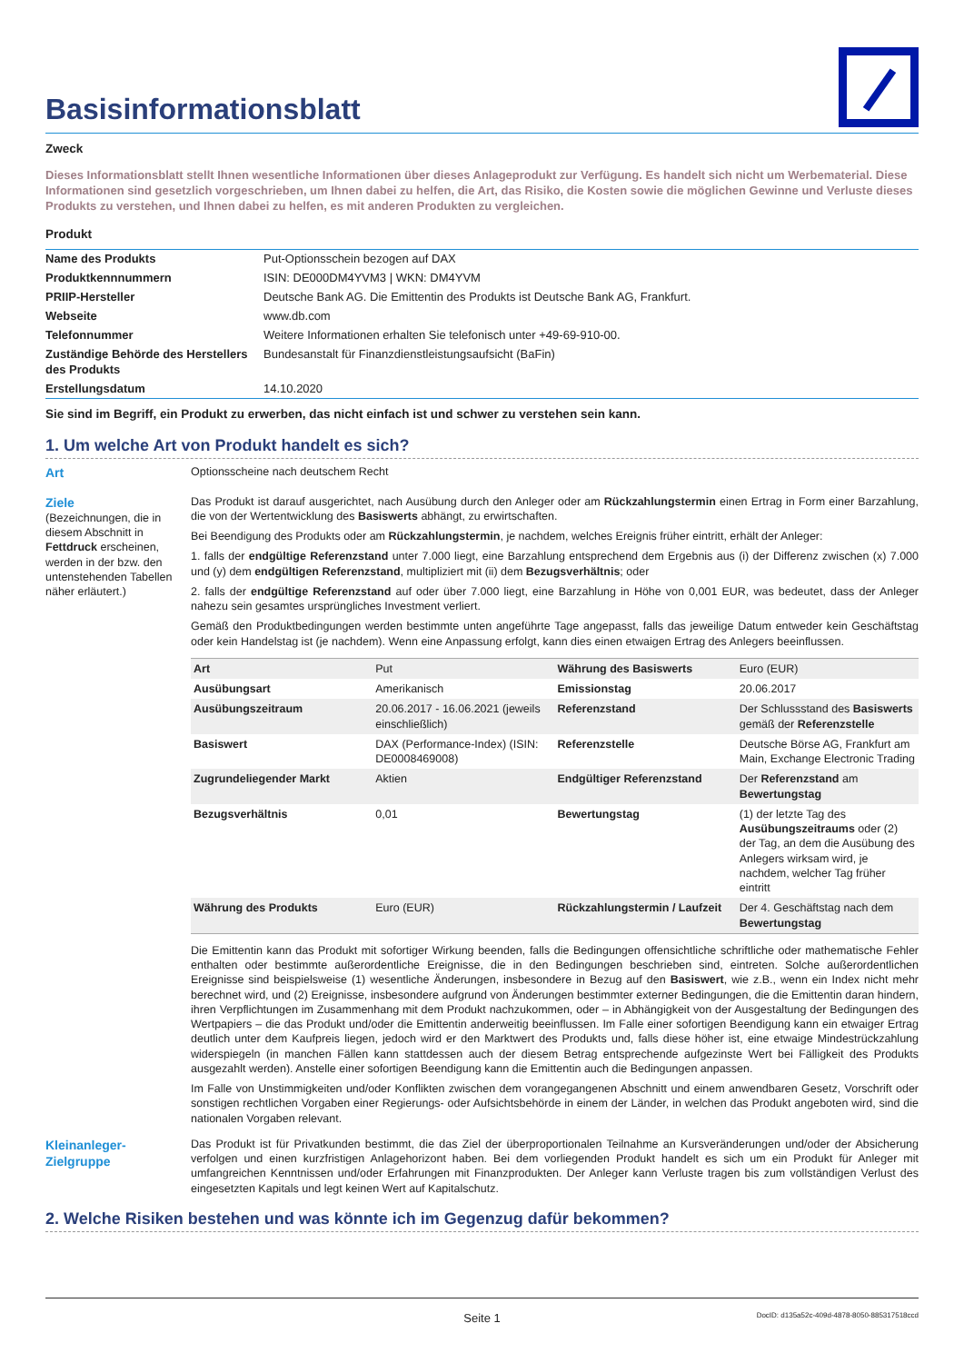Basisinformationsblatt
Zweck
Dieses Informationsblatt stellt Ihnen wesentliche Informationen über dieses Anlageprodukt zur Verfügung. Es handelt sich nicht um Werbematerial. Diese Informationen sind gesetzlich vorgeschrieben, um Ihnen dabei zu helfen, die Art, das Risiko, die Kosten sowie die möglichen Gewinne und Verluste dieses Produkts zu verstehen, und Ihnen dabei zu helfen, es mit anderen Produkten zu vergleichen.
Produkt
| Name des Produkts | Put-Optionsschein bezogen auf DAX |
| Produktkennnummern | ISIN: DE000DM4YVM3 / WKN: DM4YVM |
| PRIIP-Hersteller | Deutsche Bank AG. Die Emittentin des Produkts ist Deutsche Bank AG, Frankfurt. |
| Webseite | www.db.com |
| Telefonnummer | Weitere Informationen erhalten Sie telefonisch unter +49-69-910-00. |
| Zuständige Behörde des Herstellers des Produkts | Bundesanstalt für Finanzdienstleistungsaufsicht (BaFin) |
| Erstellungsdatum | 14.10.2020 |
Sie sind im Begriff, ein Produkt zu erwerben, das nicht einfach ist und schwer zu verstehen sein kann.
1. Um welche Art von Produkt handelt es sich?
Art Optionsscheine nach deutschem Recht
Ziele
(Bezeichnungen, die in diesem Abschnitt in Fettdruck erscheinen, werden in der bzw. den untenstehenden Tabellen näher erläutert.)
Das Produkt ist darauf ausgerichtet, nach Ausübung durch den Anleger oder am Rückzahlungstermin einen Ertrag in Form einer Barzahlung, die von der Wertentwicklung des Basiswerts abhängt, zu erwirtschaften.
Bei Beendigung des Produkts oder am Rückzahlungstermin, je nachdem, welches Ereignis früher eintritt, erhält der Anleger:
1. falls der endgültige Referenzstand unter 7.000 liegt, eine Barzahlung entsprechend dem Ergebnis aus (i) der Differenz zwischen (x) 7.000 und (y) dem endgültigen Referenzstand, multipliziert mit (ii) dem Bezugsverhältnis; oder
2. falls der endgültige Referenzstand auf oder über 7.000 liegt, eine Barzahlung in Höhe von 0,001 EUR, was bedeutet, dass der Anleger nahezu sein gesamtes ursprüngliches Investment verliert.
Gemäß den Produktbedingungen werden bestimmte unten angeführte Tage angepasst, falls das jeweilige Datum entweder kein Geschäftstag oder kein Handelstag ist (je nachdem). Wenn eine Anpassung erfolgt, kann dies einen etwaigen Ertrag des Anlegers beeinflussen.
| Art | Put | Währung des Basiswerts | Euro (EUR) |
| Ausübungsart | Amerikanisch | Emissionstag | 20.06.2017 |
| Ausübungszeitraum | 20.06.2017 - 16.06.2021 (jeweils einschließlich) | Referenzstand | Der Schlussstand des Basiswerts gemäß der Referenzstelle |
| Basiswert | DAX (Performance-Index) (ISIN: DE0008469008) | Referenzstelle | Deutsche Börse AG, Frankfurt am Main, Exchange Electronic Trading |
| Zugrundeliegender Markt | Aktien | Endgültiger Referenzstand | Der Referenzstand am Bewertungstag |
| Bezugsverhältnis | 0,01 | Bewertungstag | (1) der letzte Tag des Ausübungszeitraums oder (2) der Tag, an dem die Ausübung des Anlegers wirksam wird, je nachdem, welcher Tag früher eintritt |
| Währung des Produkts | Euro (EUR) | Rückzahlungstermin / Laufzeit | Der 4. Geschäftstag nach dem Bewertungstag |
Die Emittentin kann das Produkt mit sofortiger Wirkung beenden, falls die Bedingungen offensichtliche schriftliche oder mathematische Fehler enthalten oder bestimmte außerordentliche Ereignisse, die in den Bedingungen beschrieben sind, eintreten. Solche außerordentlichen Ereignisse sind beispielsweise (1) wesentliche Änderungen, insbesondere in Bezug auf den Basiswert, wie z.B., wenn ein Index nicht mehr berechnet wird, und (2) Ereignisse, insbesondere aufgrund von Änderungen bestimmter externer Bedingungen, die die Emittentin daran hindern, ihren Verpflichtungen im Zusammenhang mit dem Produkt nachzukommen, oder – in Abhängigkeit von der Ausgestaltung der Bedingungen des Wertpapiers – die das Produkt und/oder die Emittentin anderweitig beeinflussen. Im Falle einer sofortigen Beendigung kann ein etwaiger Ertrag deutlich unter dem Kaufpreis liegen, jedoch wird er den Marktwert des Produkts und, falls diese höher ist, eine etwaige Mindestrückzahlung widerspiegeln (in manchen Fällen kann stattdessen auch der diesem Betrag entsprechende aufgezinste Wert bei Fälligkeit des Produkts ausgezahlt werden). Anstelle einer sofortigen Beendigung kann die Emittentin auch die Bedingungen anpassen.
Im Falle von Unstimmigkeiten und/oder Konflikten zwischen dem vorangegangenen Abschnitt und einem anwendbaren Gesetz, Vorschrift oder sonstigen rechtlichen Vorgaben einer Regierungs- oder Aufsichtsbehörde in einem der Länder, in welchen das Produkt angeboten wird, sind die nationalen Vorgaben relevant.
Kleinanleger-Zielgruppe
Das Produkt ist für Privatkunden bestimmt, die das Ziel der überproportionalen Teilnahme an Kursveränderungen und/oder der Absicherung verfolgen und einen kurzfristigen Anlagehorizont haben. Bei dem vorliegenden Produkt handelt es sich um ein Produkt für Anleger mit umfangreichen Kenntnissen und/oder Erfahrungen mit Finanzprodukten. Der Anleger kann Verluste tragen bis zum vollständigen Verlust des eingesetzten Kapitals und legt keinen Wert auf Kapitalschutz.
2. Welche Risiken bestehen und was könnte ich im Gegenzug dafür bekommen?
Seite 1 DocID: d135a52c-409d-4878-8050-885317518ccd